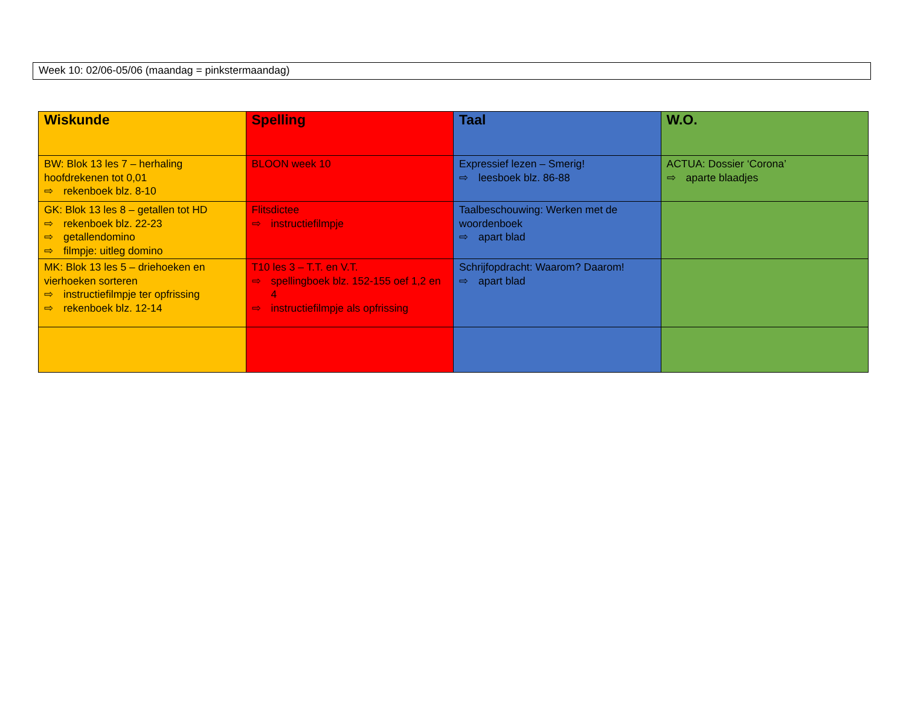Week 10: 02/06-05/06 (maandag = pinkstermaandag)
| Wiskunde | Spelling | Taal | W.O. |
| --- | --- | --- | --- |
| BW: Blok 13 les 7 – herhaling hoofdrekenen tot 0,01 ⇨ rekenboek blz. 8-10 | BLOON week 10 | Expressief lezen – Smerig! ⇨ leesboek blz. 86-88 | ACTUA: Dossier ‘Corona’ ⇨ aparte blaadjes |
| GK: Blok 13 les 8 – getallen tot HD ⇨ rekenboek blz. 22-23 ⇨ getallendomino ⇨ filmpje: uitleg domino | Flitsdictee ⇨ instructiefilmpje | Taalbeschouwing: Werken met de woordenboek ⇨ apart blad | |
| MK: Blok 13 les 5 – driehoeken en vierhoeken sorteren ⇨ instructiefilmpje ter opfrissing ⇨ rekenboek blz. 12-14 | T10 les 3 – T.T. en V.T. ⇨ spellingboek blz. 152-155 oef 1,2 en 4 ⇨ instructiefilmpje als opfrissing | Schrijfopdracht: Waarom? Daarom! ⇨ apart blad | |